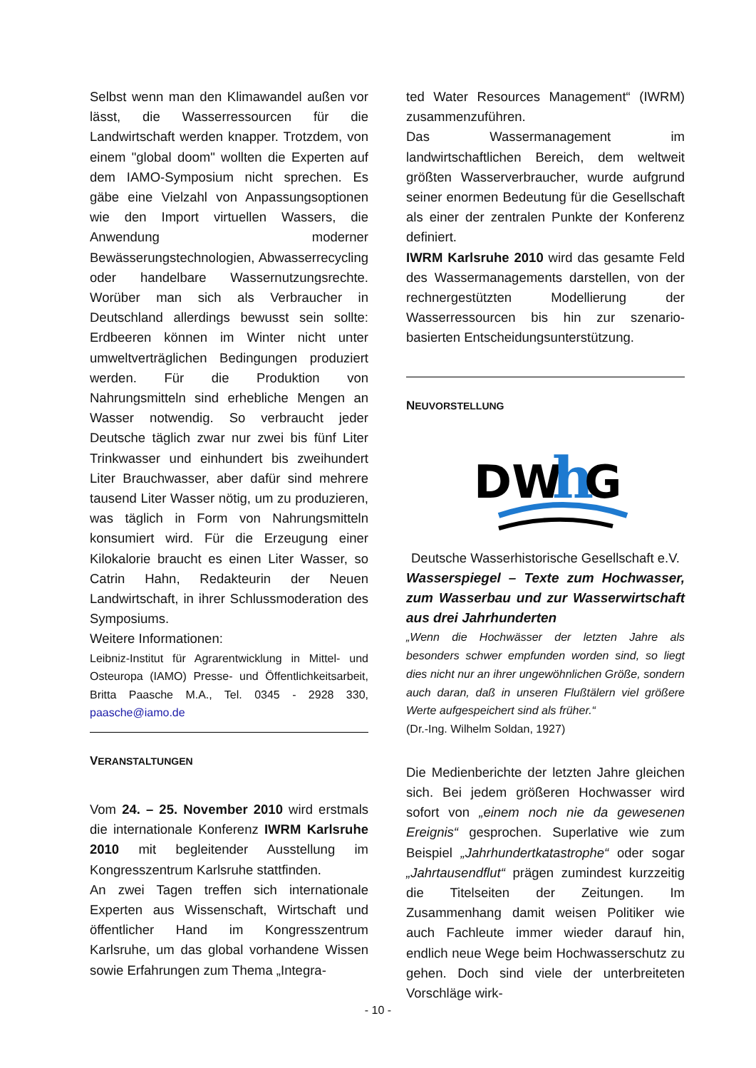Selbst wenn man den Klimawandel außen vor lässt, die Wasserressourcen für die Landwirtschaft werden knapper. Trotzdem, von einem "global doom" wollten die Experten auf dem IAMO-Symposium nicht sprechen. Es gäbe eine Vielzahl von Anpassungsoptionen wie den Import virtuellen Wassers, die Anwendung moderner Bewässerungstechnologien, Abwasserrecycling oder handelbare Wassernutzungsrechte. Worüber man sich als Verbraucher in Deutschland allerdings bewusst sein sollte: Erdbeeren können im Winter nicht unter umweltverträglichen Bedingungen produziert werden. Für die Produktion von Nahrungsmitteln sind erhebliche Mengen an Wasser notwendig. So verbraucht jeder Deutsche täglich zwar nur zwei bis fünf Liter Trinkwasser und einhundert bis zweihundert Liter Brauchwasser, aber dafür sind mehrere tausend Liter Wasser nötig, um zu produzieren, was täglich in Form von Nahrungsmitteln konsumiert wird. Für die Erzeugung einer Kilokalorie braucht es einen Liter Wasser, so Catrin Hahn, Redakteurin der Neuen Landwirtschaft, in ihrer Schlussmoderation des Symposiums.
Weitere Informationen:
Leibniz-Institut für Agrarentwicklung in Mittel- und Osteuropa (IAMO) Presse- und Öffentlichkeitsarbeit, Britta Paasche M.A., Tel. 0345 - 2928 330, paasche@iamo.de
VERANSTALTUNGEN
Vom 24. – 25. November 2010 wird erstmals die internationale Konferenz IWRM Karlsruhe 2010 mit begleitender Ausstellung im Kongresszentrum Karlsruhe stattfinden.
An zwei Tagen treffen sich internationale Experten aus Wissenschaft, Wirtschaft und öffentlicher Hand im Kongresszentrum Karlsruhe, um das global vorhandene Wissen sowie Erfahrungen zum Thema „Integra-
ted Water Resources Management“ (IWRM) zusammenzuführen.
Das Wassermanagement im landwirtschaftlichen Bereich, dem weltweit größten Wasserverbraucher, wurde aufgrund seiner enormen Bedeutung für die Gesellschaft als einer der zentralen Punkte der Konferenz definiert.
IWRM Karlsruhe 2010 wird das gesamte Feld des Wassermanagements darstellen, von der rechnergestützten Modellierung der Wasserressourcen bis hin zur szenario-basierten Entscheidungsunterstützung.
NEUVORSTELLUNG
DW
h
G
Deutsche Wasserhistorische Gesellschaft e.V.
Wasserspiegel – Texte zum Hochwasser, zum Wasserbau und zur Wasserwirtschaft aus drei Jahrhunderten
„Wenn die Hochwässer der letzten Jahre als besonders schwer empfunden worden sind, so liegt dies nicht nur an ihrer ungewöhnlichen Größe, sondern auch daran, daß in unseren Flußtälern viel größere Werte aufgespeichert sind als früher.“
(Dr.-Ing. Wilhelm Soldan, 1927)
Die Medienberichte der letzten Jahre gleichen sich. Bei jedem größeren Hochwasser wird sofort von „einem noch nie da gewesenen Ereignis“ gesprochen. Superlative wie zum Beispiel „Jahrhundertkatastrophe“ oder sogar „Jahrtausendflut“ prägen zumindest kurzzeitig die Titelseiten der Zeitungen. Im Zusammenhang damit weisen Politiker wie auch Fachleute immer wieder darauf hin, endlich neue Wege beim Hochwasserschutz zu gehen. Doch sind viele der unterbreiteten Vorschläge wirk-
- 10 -